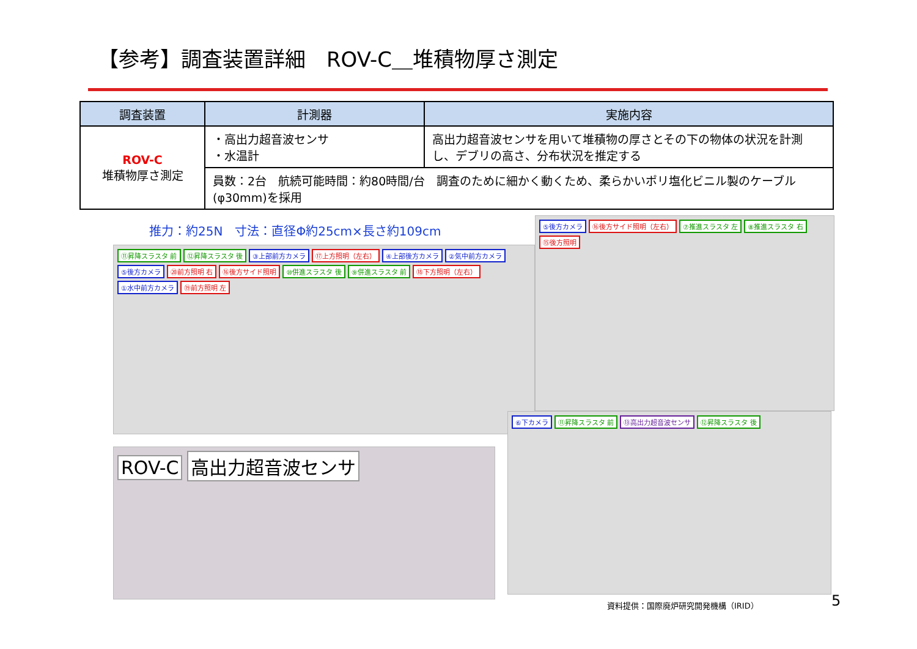【参考】調査装置詳細　ROV-C＿堆積物厚さ測定
| 調査装置 | 計測器 | 実施内容 |
| --- | --- | --- |
| ROV-C 堆積物厚さ測定 | ・高出力超音波センサ ・水温計 | 高出力超音波センサを用いて堆積物の厚さとその下の物体の状況を計測し、デブリの高さ、分布状況を推定する |
| | 員数：2台 航続可能時間：約80時間/台 調査のために細かく動くため、柔らかいポリ塩化ビニル製のケーブル(φ30mm)を採用 | |
推力：約25N　寸法：直径Φ約25cm×長さ約109cm
⑪昇降スラスタ 前 ⑫昇降スラスタ 後 ③上部前方カメラ ⑰上方照明（左右） ④上部後方カメラ ②気中前方カメラ ⑤後方カメラ ⑳前方照明 右 ⑯後方サイド照明 ⑩併進スラスタ 後 ⑨併進スラスタ 前 ⑱下方照明（左右） ①水中前方カメラ ⑲前方照明 左
⑤後方カメラ ⑯後方サイド照明（左右） ⑦推進スラスタ 左 ⑧推進スラスタ 右 ⑮後方照明
ROV-C 高出力超音波センサ
⑥下カメラ ⑪昇降スラスタ 前 ⑬高出力超音波センサ ⑫昇降スラスタ 後
資料提供：国際廃炉研究開発機構（IRID）
5